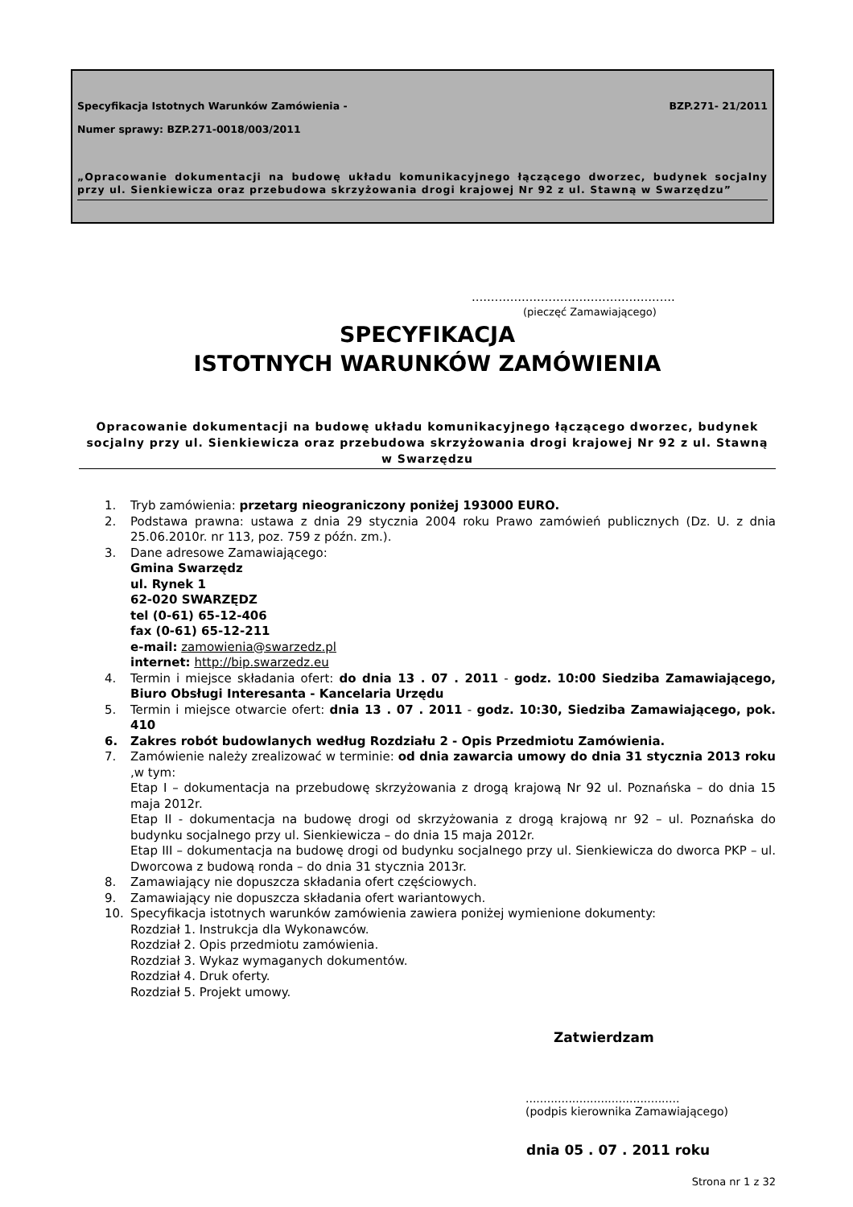Specyfikacja Istotnych Warunków Zamówienia - BZP.271- 21/2011
Numer sprawy: BZP.271-0018/003/2011
„Opracowanie dokumentacji na budowę układu komunikacyjnego łączącego dworzec, budynek socjalny przy ul. Sienkiewicza oraz przebudowa skrzyżowania drogi krajowej Nr 92 z ul. Stawną w Swarzędzu”
.....................................................
(pieczęć Zamawiającego)
SPECYFIKACJA
ISTOTNYCH WARUNKÓW ZAMÓWIENIA
Opracowanie dokumentacji na budowę układu komunikacyjnego łączącego dworzec, budynek socjalny przy ul. Sienkiewicza oraz przebudowa skrzyżowania drogi krajowej Nr 92 z ul. Stawną w Swarzędzu
1. Tryb zamówienia: przetarg nieograniczony poniżej 193000 EURO.
2. Podstawa prawna: ustawa z dnia 29 stycznia 2004 roku Prawo zamówień publicznych (Dz. U. z dnia 25.06.2010r. nr 113, poz. 759 z późn. zm.).
3. Dane adresowe Zamawiającego:
Gmina Swarzędz
ul. Rynek 1
62-020 SWARZĘDZ
tel (0-61) 65-12-406
fax (0-61) 65-12-211
e-mail: zamowienia@swarzedz.pl
internet: http://bip.swarzedz.eu
4. Termin i miejsce składania ofert: do dnia 13 . 07 . 2011 - godz. 10:00 Siedziba Zamawiającego, Biuro Obsługi Interesanta - Kancelaria Urzędu
5. Termin i miejsce otwarcie ofert: dnia 13 . 07 . 2011 - godz. 10:30, Siedziba Zamawiającego, pok. 410
6. Zakres robót budowlanych według Rozdziału 2 - Opis Przedmiotu Zamówienia.
7. Zamówienie należy zrealizować w terminie: od dnia zawarcia umowy do dnia 31 stycznia 2013 roku ,w tym:
Etap I – dokumentacja na przebudowę skrzyżowania z drogą krajową Nr 92 ul. Poznańska – do dnia 15 maja 2012r.
Etap II - dokumentacja na budowę drogi od skrzyżowania z drogą krajową nr 92 – ul. Poznańska do budynku socjalnego przy ul. Sienkiewicza – do dnia 15 maja 2012r.
Etap III – dokumentacja na budowę drogi od budynku socjalnego przy ul. Sienkiewicza do dworca PKP – ul. Dworcowa z budową ronda – do dnia 31 stycznia 2013r.
8. Zamawiający nie dopuszcza składania ofert częściowych.
9. Zamawiający nie dopuszcza składania ofert wariantowych.
10. Specyfikacja istotnych warunków zamówienia zawiera poniżej wymienione dokumenty:
Rozdział 1. Instrukcja dla Wykonawców.
Rozdział 2. Opis przedmiotu zamówienia.
Rozdział 3. Wykaz wymaganych dokumentów.
Rozdział 4. Druk oferty.
Rozdział 5. Projekt umowy.
Zatwierdzam
...........................................
(podpis kierownika Zamawiającego)
dnia 05 . 07 . 2011 roku
Strona nr 1 z 32